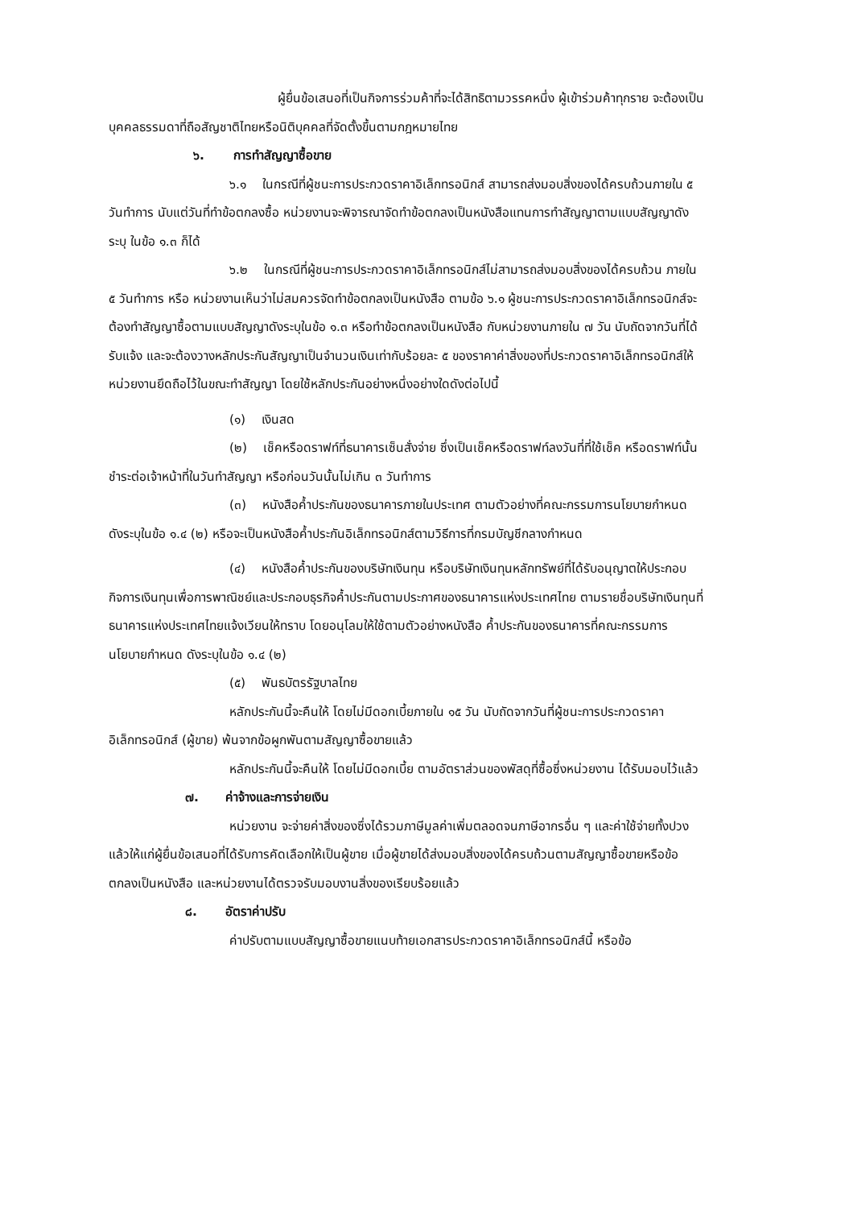ผู้ยื่นข้อเสนอที่เป็นกิจการร่วมค้าที่จะได้สิทธิตามวรรคหนึ่ง ผู้เข้าร่วมค้าทุกราย จะต้องเป็นบุคคลธรรมดาที่ถือสัญชาติไทยหรือนิติบุคคลที่จัดตั้งขึ้นตามกฎหมายไทย
๖. การทำสัญญาซื้อขาย
๖.๑ ในกรณีที่ผู้ชนะการประกวดราคาอิเล็กทรอนิกส์ สามารถส่งมอบสิ่งของได้ครบถ้วนภายใน ๕ วันทำการ นับแต่วันที่ทำข้อตกลงซื้อ หน่วยงานจะพิจารณาจัดทำข้อตกลงเป็นหนังสือแทนการทำสัญญาตามแบบสัญญาดังระบุ ในข้อ ๑.๓ ก็ได้
๖.๒ ในกรณีที่ผู้ชนะการประกวดราคาอิเล็กทรอนิกส์ไม่สามารถส่งมอบสิ่งของได้ครบถ้วน ภายใน ๕ วันทำการ หรือ หน่วยงานเห็นว่าไม่สมควรจัดทำข้อตกลงเป็นหนังสือ ตามข้อ ๖.๑ ผู้ชนะการประกวดราคาอิเล็กทรอนิกส์จะต้องทำสัญญาซื้อตามแบบสัญญาดังระบุในข้อ ๑.๓ หรือทำข้อตกลงเป็นหนังสือ กับหน่วยงานภายใน ๗ วัน นับถัดจากวันที่ได้รับแจ้ง และจะต้องวางหลักประกันสัญญาเป็นจำนวนเงินเท่ากับร้อยละ ๕ ของราคาค่าสิ่งของที่ประกวดราคาอิเล็กทรอนิกส์ให้หน่วยงานยึดถือไว้ในขณะทำสัญญา โดยใช้หลักประกันอย่างหนึ่งอย่างใดดังต่อไปนี้
(๑) เงินสด
(๒) เช็คหรือดราฟท์ที่ธนาคารเซ็นสั่งจ่าย ซึ่งเป็นเช็คหรือดราฟท์ลงวันที่ที่ใช้เช็ค หรือดราฟท์นั้นชำระต่อเจ้าหน้าที่ในวันทำสัญญา หรือก่อนวันนั้นไม่เกิน ๓ วันทำการ
(๓) หนังสือค้ำประกันของธนาคารภายในประเทศ ตามตัวอย่างที่คณะกรรมการนโยบายกำหนด ดังระบุในข้อ ๑.๔ (๒) หรือจะเป็นหนังสือค้ำประกันอิเล็กทรอนิกส์ตามวิธีการที่กรมบัญชีกลางกำหนด
(๔) หนังสือค้ำประกันของบริษัทเงินทุน หรือบริษัทเงินทุนหลักทรัพย์ที่ได้รับอนุญาตให้ประกอบกิจการเงินทุนเพื่อการพาณิชย์และประกอบธุรกิจค้ำประกันตามประกาศของธนาคารแห่งประเทศไทย ตามรายชื่อบริษัทเงินทุนที่ธนาคารแห่งประเทศไทยแจ้งเวียนให้ทราบ โดยอนุโลมให้ใช้ตามตัวอย่างหนังสือ ค้ำประกันของธนาคารที่คณะกรรมการนโยบายกำหนด ดังระบุในข้อ ๑.๔ (๒)
(๕) พันธบัตรรัฐบาลไทย
หลักประกันนี้จะคืนให้ โดยไม่มีดอกเบี้ยภายใน ๑๕ วัน นับถัดจากวันที่ผู้ชนะการประกวดราคาอิเล็กทรอนิกส์ (ผู้ขาย) พ้นจากข้อผูกพันตามสัญญาซื้อขายแล้ว
หลักประกันนี้จะคืนให้ โดยไม่มีดอกเบี้ย ตามอัตราส่วนของพัสดุที่ซื้อซึ่งหน่วยงาน ได้รับมอบไว้แล้ว
๗. ค่าจ้างและการจ่ายเงิน
หน่วยงาน จะจ่ายค่าสิ่งของซึ่งได้รวมภาษีมูลค่าเพิ่มตลอดจนภาษีอากรอื่น ๆ และค่าใช้จ่ายทั้งปวงแล้วให้แก่ผู้ยื่นข้อเสนอที่ได้รับการคัดเลือกให้เป็นผู้ขาย เมื่อผู้ขายได้ส่งมอบสิ่งของได้ครบถ้วนตามสัญญาซื้อขายหรือข้อตกลงเป็นหนังสือ และหน่วยงานได้ตรวจรับมอบงานสิ่งของเรียบร้อยแล้ว
๘. อัตราค่าปรับ
ค่าปรับตามแบบสัญญาซื้อขายแนบท้ายเอกสารประกวดราคาอิเล็กทรอนิกส์นี้ หรือข้อ